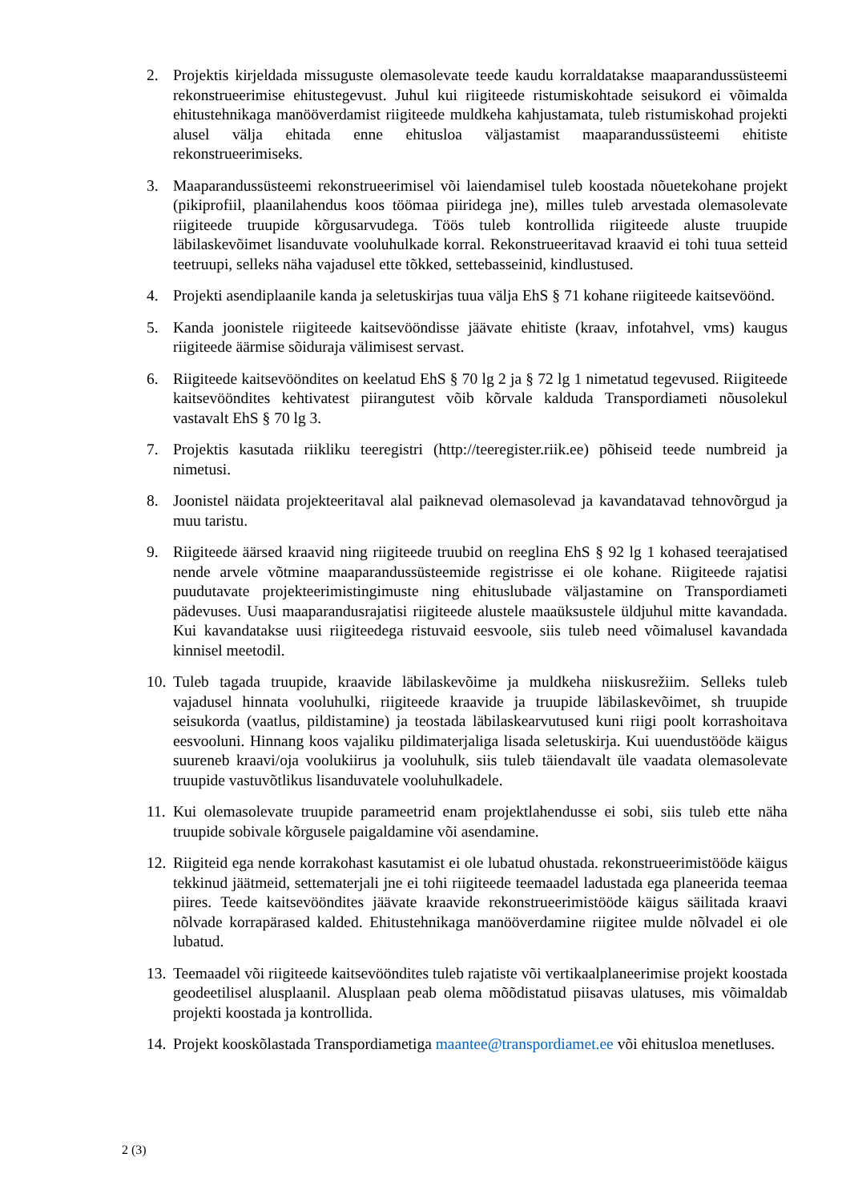2. Projektis kirjeldada missuguste olemasolevate teede kaudu korraldatakse maaparandussüsteemi rekonstrueerimise ehitustegevust. Juhul kui riigiteede ristumiskohtade seisukord ei võimalda ehitustehnikaga manööverdamist riigiteede muldkeha kahjustamata, tuleb ristumiskohad projekti alusel välja ehitada enne ehitusloa väljastamist maaparandussüsteemi ehitiste rekonstrueerimiseks.
3. Maaparandussüsteemi rekonstrueerimisel või laiendamisel tuleb koostada nõuetekohane projekt (pikiprofiil, plaanilahendus koos töömaa piiridega jne), milles tuleb arvestada olemasolevate riigiteede truupide kõrgusarvudega. Töös tuleb kontrollida riigiteede aluste truupide läbilaskevõimet lisanduvate vooluhulkade korral. Rekonstrueeritavad kraavid ei tohi tuua setteid teetruupi, selleks näha vajadusel ette tõkked, settebasseinid, kindlustused.
4. Projekti asendiplaanile kanda ja seletuskirjas tuua välja EhS § 71 kohane riigiteede kaitsevöönd.
5. Kanda joonistele riigiteede kaitsevööndisse jäävate ehitiste (kraav, infotahvel, vms) kaugus riigiteede äärmise sõiduraja välimisest servast.
6. Riigiteede kaitsevööndites on keelatud EhS § 70 lg 2 ja § 72 lg 1 nimetatud tegevused. Riigiteede kaitsevööndites kehtivatest piirangutest võib kõrvale kalduda Transpordiameti nõusolekul vastavalt EhS § 70 lg 3.
7. Projektis kasutada riikliku teeregistri (http://teeregister.riik.ee) põhiseid teede numbreid ja nimetusi.
8. Joonistel näidata projekteeritaval alal paiknevad olemasolevad ja kavandatavad tehnovõrgud ja muu taristu.
9. Riigiteede äärsed kraavid ning riigiteede truubid on reeglina EhS § 92 lg 1 kohased teerajatised nende arvele võtmine maaparandussüsteemide registrisse ei ole kohane. Riigiteede rajatisi puudutavate projekteerimistingimuste ning ehituslubade väljastamine on Transpordiameti pädevuses. Uusi maaparandusrajatisi riigiteede alustele maaüksustele üldjuhul mitte kavandada. Kui kavandatakse uusi riigiteedega ristuvaid eesvoole, siis tuleb need võimalusel kavandada kinnisel meetodil.
10.
Tuleb tagada truupide, kraavide läbilaskevõime ja muldkeha niiskusrežiim. Selleks tuleb vajadusel hinnata vooluhulki, riigiteede kraavide ja truupide läbilaskevõimet, sh truupide seisukorda (vaatlus, pildistamine) ja teostada läbilaskearvutused kuni riigi poolt korrashoitava eesvooluni. Hinnang koos vajaliku pildimaterjaliga lisada seletuskirja. Kui uuendustööde käigus suureneb kraavi/oja voolukiirus ja vooluhulk, siis tuleb täiendavalt üle vaadata olemasolevate truupide vastuvõtlikus lisanduvatele vooluhulkadele.
11.
Kui olemasolevate truupide parameetrid enam projektlahendusse ei sobi, siis tuleb ette näha truupide sobivale kõrgusele paigaldamine või asendamine.
12.
Riigiteid ega nende korrakohast kasutamist ei ole lubatud ohustada. rekonstrueerimistööde käigus tekkinud jäätmeid, settematerjali jne ei tohi riigiteede teemaadel ladustada ega planeerida teemaa piires. Teede kaitsevööndites jäävate kraavide rekonstrueerimistööde käigus säilitada kraavi nõlvade korrapärased kalded. Ehitustehnikaga manööverdamine riigitee mulde nõlvadel ei ole lubatud.
13.
Teemaadel või riigiteede kaitsevööndites tuleb rajatiste või vertikaalplaneerimise projekt koostada geodeetilisel alusplaanil. Alusplaan peab olema mõõdistatud piisavas ulatuses, mis võimaldab projekti koostada ja kontrollida.
14.
Projekt kooskõlastada Transpordiametiga maantee@transpordiamet.ee või ehitusloa menetluses.
2 (3)